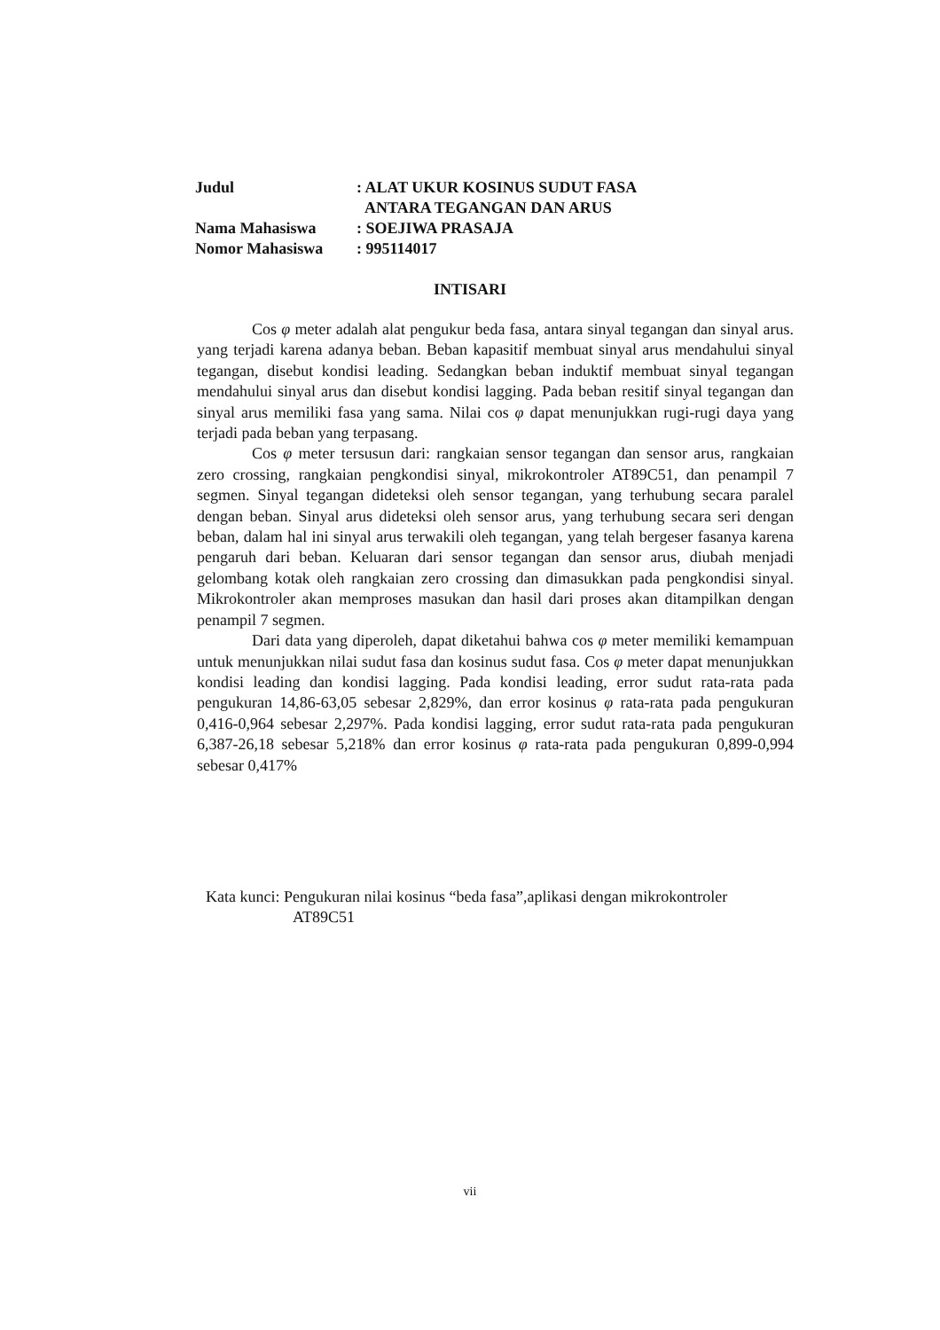| Judul | : ALAT UKUR KOSINUS SUDUT FASA ANTARA TEGANGAN DAN ARUS |
| Nama Mahasiswa | : SOEJIWA PRASAJA |
| Nomor Mahasiswa | : 995114017 |
INTISARI
Cos φ meter adalah alat pengukur beda fasa, antara sinyal tegangan dan sinyal arus. yang terjadi karena adanya beban. Beban kapasitif membuat sinyal arus mendahului sinyal tegangan, disebut kondisi leading. Sedangkan beban induktif membuat sinyal tegangan mendahului sinyal arus dan disebut kondisi lagging. Pada beban resitif sinyal tegangan dan sinyal arus memiliki fasa yang sama. Nilai cos φ dapat menunjukkan rugi-rugi daya yang terjadi pada beban yang terpasang.
Cos φ meter tersusun dari: rangkaian sensor tegangan dan sensor arus, rangkaian zero crossing, rangkaian pengkondisi sinyal, mikrokontroler AT89C51, dan penampil 7 segmen. Sinyal tegangan dideteksi oleh sensor tegangan, yang terhubung secara paralel dengan beban. Sinyal arus dideteksi oleh sensor arus, yang terhubung secara seri dengan beban, dalam hal ini sinyal arus terwakili oleh tegangan, yang telah bergeser fasanya karena pengaruh dari beban. Keluaran dari sensor tegangan dan sensor arus, diubah menjadi gelombang kotak oleh rangkaian zero crossing dan dimasukkan pada pengkondisi sinyal. Mikrokontroler akan memproses masukan dan hasil dari proses akan ditampilkan dengan penampil 7 segmen.
Dari data yang diperoleh, dapat diketahui bahwa cos φ meter memiliki kemampuan untuk menunjukkan nilai sudut fasa dan kosinus sudut fasa. Cos φ meter dapat menunjukkan kondisi leading dan kondisi lagging. Pada kondisi leading, error sudut rata-rata pada pengukuran 14,86-63,05 sebesar 2,829%, dan error kosinus φ rata-rata pada pengukuran 0,416-0,964 sebesar 2,297%. Pada kondisi lagging, error sudut rata-rata pada pengukuran 6,387-26,18 sebesar 5,218% dan error kosinus φ rata-rata pada pengukuran 0,899-0,994 sebesar 0,417%
Kata kunci: Pengukuran nilai kosinus “beda fasa”,aplikasi dengan mikrokontroler
AT89C51
vii